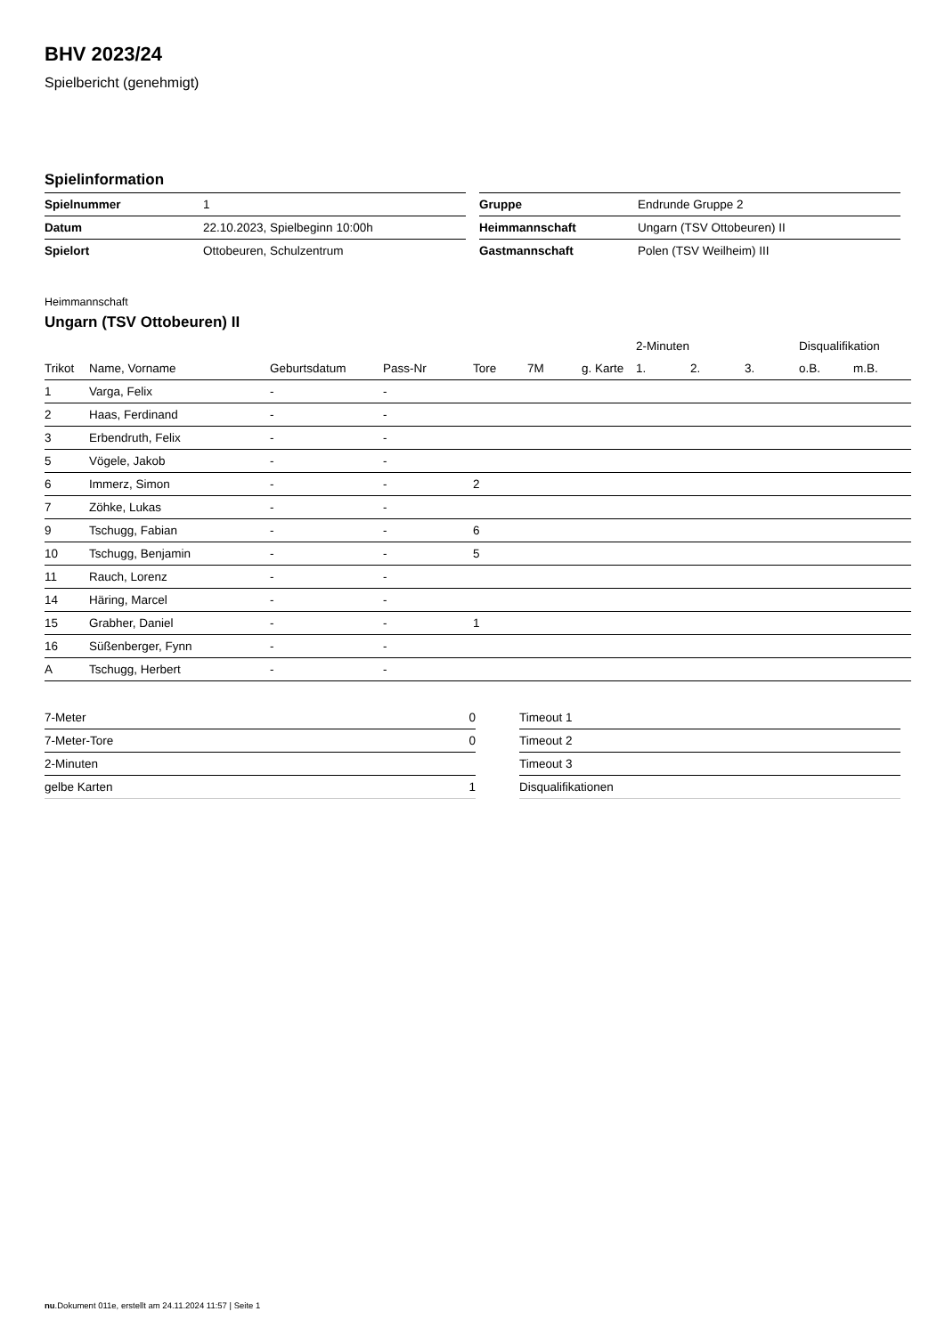BHV 2023/24
Spielbericht (genehmigt)
Spielinformation
| Spielnummer | 1 |
| Datum | 22.10.2023, Spielbeginn 10:00h |
| Spielort | Ottobeuren, Schulzentrum |
| Gruppe | Endrunde Gruppe 2 |
| Heimmannschaft | Ungarn (TSV Ottobeuren) II |
| Gastmannschaft | Polen (TSV Weilheim) III |
Heimmannschaft
Ungarn (TSV Ottobeuren) II
| | | | | | | | 2-Minuten | | | Disqualifikation | |
| --- | --- | --- | --- | --- | --- | --- | --- | --- | --- | --- | --- |
| Trikot | Name, Vorname | Geburtsdatum | Pass-Nr | Tore | 7M | g. Karte | 1. | 2. | 3. | o.B. | m.B. |
| 1 | Varga, Felix | - | - | | | | | | | | |
| 2 | Haas, Ferdinand | - | - | | | | | | | | |
| 3 | Erbendruth, Felix | - | - | | | | | | | | |
| 5 | Vögele, Jakob | - | - | | | | | | | | |
| 6 | Immerz, Simon | - | - | 2 | | | | | | | |
| 7 | Zöhke, Lukas | - | - | | | | | | | | |
| 9 | Tschugg, Fabian | - | - | 6 | | | | | | | |
| 10 | Tschugg, Benjamin | - | - | 5 | | | | | | | |
| 11 | Rauch, Lorenz | - | - | | | | | | | | |
| 14 | Häring, Marcel | - | - | | | | | | | | |
| 15 | Grabher, Daniel | - | - | 1 | | | | | | | |
| 16 | Süßenberger, Fynn | - | - | | | | | | | | |
| A | Tschugg, Herbert | - | - | | | | | | | | |
| 7-Meter | 0 |
| 7-Meter-Tore | 0 |
| 2-Minuten | |
| gelbe Karten | 1 |
| Timeout 1 |
| Timeout 2 |
| Timeout 3 |
| Disqualifikationen |
nu.Dokument 011e, erstellt am 24.11.2024 11:57 | Seite 1